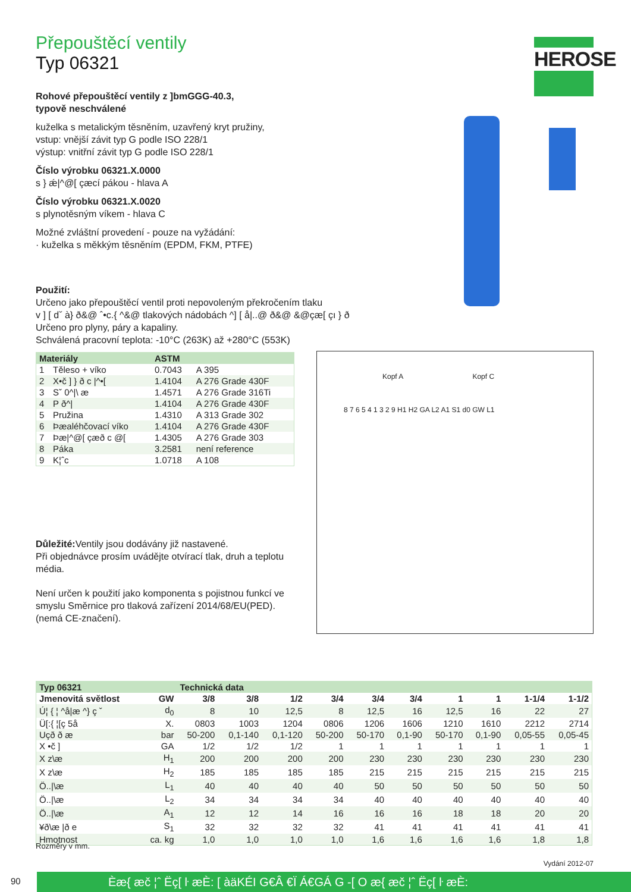HEROSE
Přepouštěcí ventily
Typ 06321
Rohové přepouštěcí ventily z ]bmGGG-40.3,
typově neschválené
kuželka s metalickým těsněním, uzavřený kryt pružiny,
vstup: vnější závit typ G podle ISO 228/1
výstup: vnitřní závit typ G podle ISO 228/1
Číslo výrobku 06321.X.0000
s } ǽ|^@[ çæcí pákou - hlava A
Číslo výrobku 06321.X.0020
s plynotěsným víkem - hlava C
Možné zvláštní provedení - pouze na vyžádání:
· kuželka s měkkým těsněním (EPDM, FKM, PTFE)
Použití:
Určeno jako přepouštěcí ventil proti nepovoleným překročením tlaku
v ] [ dˇ à} ð&@ ˆ•c.{ ^&@ tlakových nádobách ^] [ å|..@ ð&@ &@çæ[ çı } ð
Určeno pro plyny, páry a kapaliny.
Schválená pracovní teplota: -10°C (263K) až +280°C (553K)
| Materiály | | ASTM | |
| --- | --- | --- | --- |
| 1 | Těleso + víko | 0.7043 | A 395 |
| 2 | X•č ] } ð c /^•[ | 1.4104 | A 276 Grade 430F |
| 3 | Sˇ 0^/\ æ | 1.4571 | A 276 Grade 316Ti |
| 4 | P ð^/ | 1.4104 | A 276 Grade 430F |
| 5 | Pružina | 1.4310 | A 313 Grade 302 |
| 6 | Þæaléhčovací víko | 1.4104 | A 276 Grade 430F |
| 7 | Þæ/^@[ çæð c @[ | 1.4305 | A 276 Grade 303 |
| 8 | Páka | 3.2581 | není reference |
| 9 | K¦ˆc | 1.0718 | A 108 |
Důležité: Ventily jsou dodávány již nastavené.
Při objednávce prosím uvádějte otvírací tlak, druh a teplotu média.
Není určen k použití jako komponenta s pojistnou funkcí ve smyslu Směrnice pro tlaková zařízení 2014/68/EU(PED). (nemá CE-značení).
Kopf A Kopf C
8 7 6 5 4 1 3 2 9 H1 H2 GA L2 A1 S1 d0 GW L1
| Typ 06321 | | Technická data | | | | | | | | | |
| --- | --- | --- | --- | --- | --- | --- | --- | --- | --- | --- | --- |
| Jmenovitá světlost | GW | 3/8 | 3/8 | 1/2 | 3/4 | 3/4 | 3/4 | 1 | 1 | 1-1/4 | 1-1/2 |
| Ú¦ { ¦ ^å/æ ^} ç ˇ | d<sub>0</sub> | 8 | 10 | 12,5 | 8 | 12,5 | 16 | 12,5 | 16 | 22 | 27 |
| Ü[:{ ¦[ç 5å | X. | 0803 | 1003 | 1204 | 0806 | 1206 | 1606 | 1210 | 1610 | 2212 | 2714 |
| Uçð ð æ | bar | 50-200 | 0,1-140 | 0,1-120 | 50-200 | 50-170 | 0,1-90 | 50-170 | 0,1-90 | 0,05-55 | 0,05-45 |
| X •č ] | GA | 1/2 | 1/2 | 1/2 | 1 | 1 | 1 | 1 | 1 | 1 | 1 |
| X z\æ | H<sub>1</sub> | 200 | 200 | 200 | 200 | 230 | 230 | 230 | 230 | 230 | 230 |
| X z\æ | H<sub>2</sub> | 185 | 185 | 185 | 185 | 215 | 215 | 215 | 215 | 215 | 215 |
| Ö../\æ | L<sub>1</sub> | 40 | 40 | 40 | 40 | 50 | 50 | 50 | 50 | 50 | 50 |
| Ö../\æ | L<sub>2</sub> | 34 | 34 | 34 | 34 | 40 | 40 | 40 | 40 | 40 | 40 |
| Ö../\æ | A<sub>1</sub> | 12 | 12 | 14 | 16 | 16 | 16 | 18 | 18 | 20 | 20 |
| ¥ð\æ /ð e | S<sub>1</sub> | 32 | 32 | 32 | 32 | 41 | 41 | 41 | 41 | 41 | 41 |
| Hmotnost | ca. kg | 1,0 | 1,0 | 1,0 | 1,0 | 1,6 | 1,6 | 1,6 | 1,6 | 1,8 | 1,8 |
Rozměry v mm.
Vydání 2012-07
90 Èæ{ æč ¦ˆ Ëç[ ŀ æÈ: [ àäKÉI G€Â €Ï Á€GÁ G ‑[ O æ{ æč ¦ˆ Ëç[ ŀ æÈ: